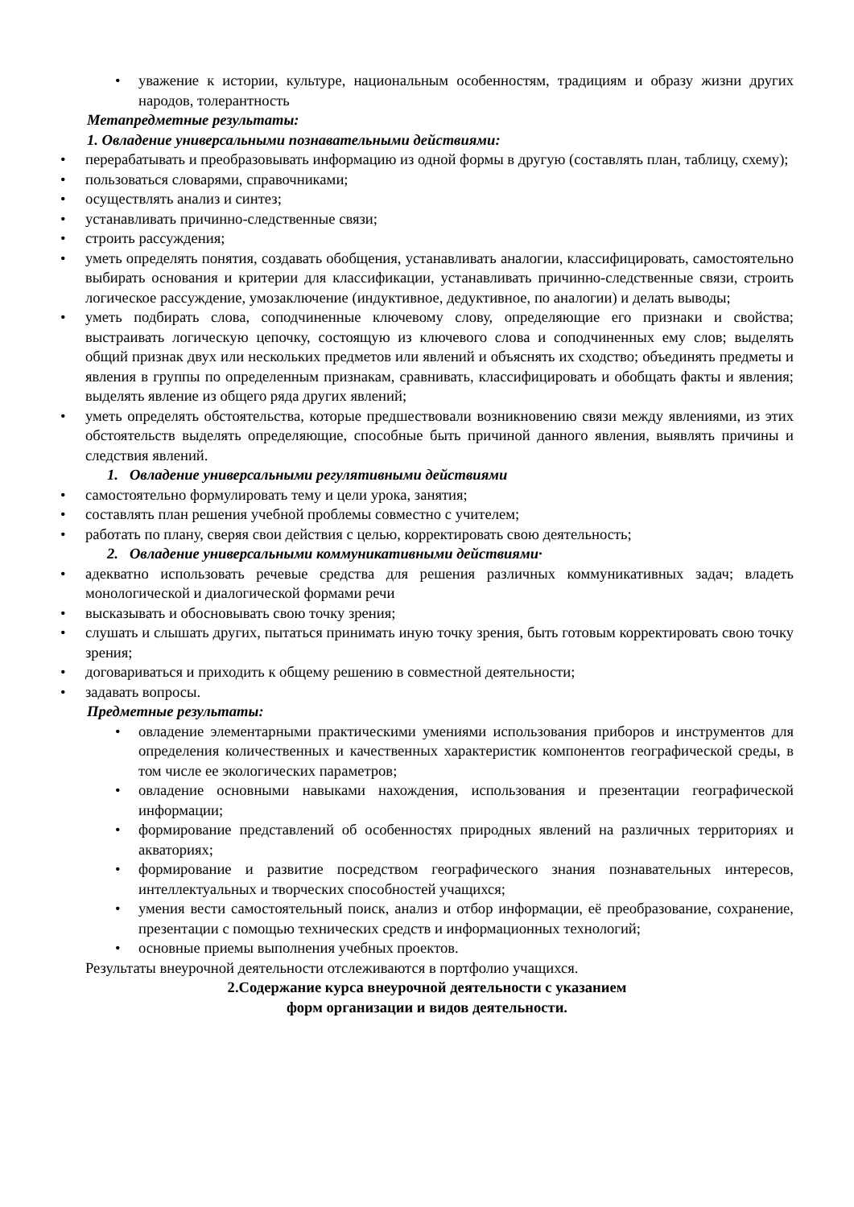• уважение к истории, культуре, национальным особенностям, традициям и образу жизни других народов, толерантность
Метапредметные результаты:
1. Овладение универсальными познавательными действиями:
• перерабатывать и преобразовывать информацию из одной формы в другую (составлять план, таблицу, схему);
• пользоваться словарями, справочниками;
• осуществлять анализ и синтез;
• устанавливать причинно-следственные связи;
• строить рассуждения;
• уметь определять понятия, создавать обобщения, устанавливать аналогии, классифицировать, самостоятельно выбирать основания и критерии для классификации, устанавливать причинно-следственные связи, строить логическое рассуждение, умозаключение (индуктивное, дедуктивное, по аналогии) и делать выводы;
• уметь подбирать слова, соподчиненные ключевому слову, определяющие его признаки и свойства; выстраивать логическую цепочку, состоящую из ключевого слова и соподчиненных ему слов; выделять общий признак двух или нескольких предметов или явлений и объяснять их сходство; объединять предметы и явления в группы по определенным признакам, сравнивать, классифицировать и обобщать факты и явления; выделять явление из общего ряда других явлений;
• уметь определять обстоятельства, которые предшествовали возникновению связи между явлениями, из этих обстоятельств выделять определяющие, способные быть причиной данного явления, выявлять причины и следствия явлений.
1. Овладение универсальными регулятивными действиями
• самостоятельно формулировать тему и цели урока, занятия;
• составлять план решения учебной проблемы совместно с учителем;
• работать по плану, сверяя свои действия с целью, корректировать свою деятельность;
2. Овладение универсальными коммуникативными действиями·
• адекватно использовать речевые средства для решения различных коммуникативных задач; владеть монологической и диалогической формами речи
• высказывать и обосновывать свою точку зрения;
• слушать и слышать других, пытаться принимать иную точку зрения, быть готовым корректировать свою точку зрения;
• договариваться и приходить к общему решению в совместной деятельности;
• задавать вопросы.
Предметные результаты:
• овладение элементарными практическими умениями использования приборов и инструментов для определения количественных и качественных характеристик компонентов географической среды, в том числе ее экологических параметров;
• овладение основными навыками нахождения, использования и презентации географической информации;
• формирование представлений об особенностях природных явлений на различных территориях и акваториях;
• формирование и развитие посредством географического знания познавательных интересов, интеллектуальных и творческих способностей учащихся;
• умения вести самостоятельный поиск, анализ и отбор информации, её преобразование, сохранение, презентации с помощью технических средств и информационных технологий;
• основные приемы выполнения учебных проектов.
Результаты внеурочной деятельности отслеживаются в портфолио учащихся.
2.Содержание курса внеурочной деятельности с указанием
форм организации и видов деятельности.